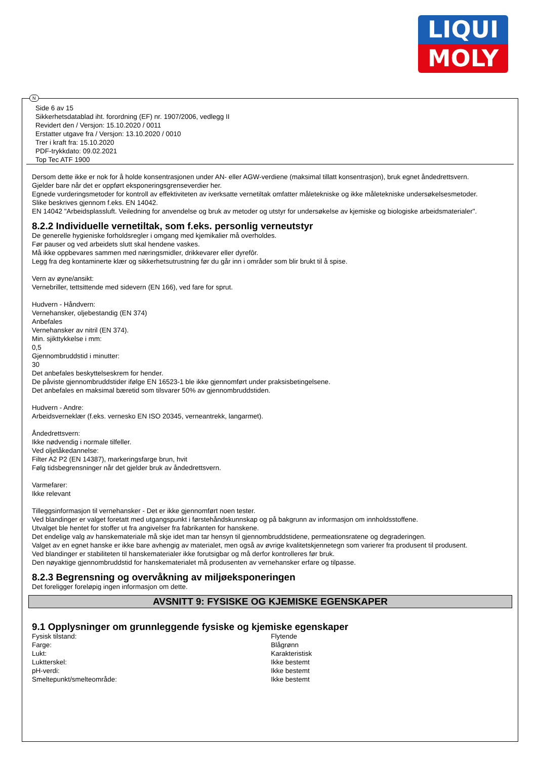LIQUI
MOLY
N
Side 6 av 15
Sikkerhetsdatablad iht. forordning (EF) nr. 1907/2006, vedlegg II
Revidert den / Versjon: 15.10.2020 / 0011
Erstatter utgave fra / Versjon: 13.10.2020 / 0010
Trer i kraft fra: 15.10.2020
PDF-trykkdato: 09.02.2021
Top Tec ATF 1900
Dersom dette ikke er nok for å holde konsentrasjonen under AN- eller AGW-verdiene (maksimal tillatt konsentrasjon), bruk egnet åndedrettsvern.
Gjelder bare når det er oppført eksponeringsgrenseverdier her.
Egnede vurderingsmetoder for kontroll av effektiviteten av iverksatte vernetiltak omfatter måletekniske og ikke måletekniske undersøkelsesmetoder.
Slike beskrives gjennom f.eks. EN 14042.
EN 14042 "Arbeidsplassluft. Veiledning for anvendelse og bruk av metoder og utstyr for undersøkelse av kjemiske og biologiske arbeidsmaterialer".
8.2.2 Individuelle vernetiltak, som f.eks. personlig verneutstyr
De generelle hygieniske forholdsregler i omgang med kjemikalier må overholdes.
Før pauser og ved arbeidets slutt skal hendene vaskes.
Må ikke oppbevares sammen med næringsmidler, drikkevarer eller dyrefôr.
Legg fra deg kontaminerte klær og sikkerhetsutrustning før du går inn i områder som blir brukt til å spise.
Vern av øyne/ansikt:
Vernebriller, tettsittende med sidevern (EN 166), ved fare for sprut.
Hudvern - Håndvern:
Vernehansker, oljebestandig (EN 374)
Anbefales
Vernehansker av nitril (EN 374).
Min. sjikttykkelse i mm:
0,5
Gjennombruddstid i minutter:
30
Det anbefales beskyttelseskrem for hender.
De påviste gjennombruddstider ifølge EN 16523-1 ble ikke gjennomført under praksisbetingelsene.
Det anbefales en maksimal bæretid som tilsvarer 50% av gjennombruddstiden.
Hudvern - Andre:
Arbeidsverneklær (f.eks. vernesko EN ISO 20345, verneantrekk, langarmet).
Åndedrettsvern:
Ikke nødvendig i normale tilfeller.
Ved oljetåkedannelse:
Filter A2 P2 (EN 14387), markeringsfarge brun, hvit
Følg tidsbegrensninger når det gjelder bruk av åndedrettsvern.
Varmefarer:
Ikke relevant
Tilleggsinformasjon til vernehansker - Det er ikke gjennomført noen tester.
Ved blandinger er valget foretatt med utgangspunkt i førstehåndskunnskap og på bakgrunn av informasjon om innholdsstoffene.
Utvalget ble hentet for stoffer ut fra angivelser fra fabrikanten for hanskene.
Det endelige valg av hanskemateriale må skje idet man tar hensyn til gjennombruddstidene, permeationsratene og degraderingen.
Valget av en egnet hanske er ikke bare avhengig av materialet, men også av øvrige kvalitetskjennetegn som varierer fra produsent til produsent.
Ved blandinger er stabiliteten til hanskematerialer ikke forutsigbar og må derfor kontrolleres før bruk.
Den nøyaktige gjennombruddstid for hanskematerialet må produsenten av vernehansker erfare og tilpasse.
8.2.3 Begrensning og overvåkning av miljøeksponeringen
Det foreligger foreløpig ingen informasjon om dette.
AVSNITT 9: FYSISKE OG KJEMISKE EGENSKAPER
9.1 Opplysninger om grunnleggende fysiske og kjemiske egenskaper
| Fysisk tilstand: | Flytende |
| Farge: | Blågrønn |
| Lukt: | Karakteristisk |
| Luktterskel: | Ikke bestemt |
| pH-verdi: | Ikke bestemt |
| Smeltepunkt/smelteområde: | Ikke bestemt |